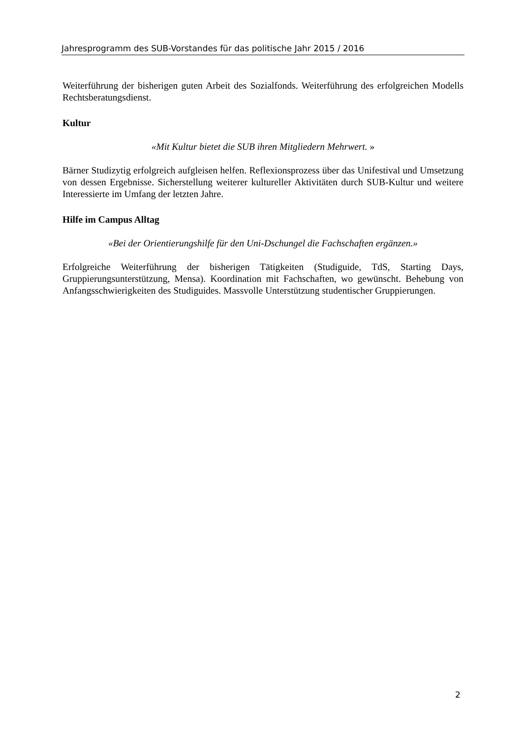Jahresprogramm des SUB-Vorstandes für das politische Jahr 2015 / 2016
Weiterführung der bisherigen guten Arbeit des Sozialfonds. Weiterführung des erfolgreichen Modells Rechtsberatungsdienst.
Kultur
«Mit Kultur bietet die SUB ihren Mitgliedern Mehrwert. »
Bärner Studizytig erfolgreich aufgleisen helfen. Reflexionsprozess über das Unifestival und Umsetzung von dessen Ergebnisse. Sicherstellung weiterer kultureller Aktivitäten durch SUB-Kultur und weitere Interessierte im Umfang der letzten Jahre.
Hilfe im Campus Alltag
«Bei der Orientierungshilfe für den Uni-Dschungel die Fachschaften ergänzen.»
Erfolgreiche Weiterführung der bisherigen Tätigkeiten (Studiguide, TdS, Starting Days, Gruppierungsunterstützung, Mensa). Koordination mit Fachschaften, wo gewünscht. Behebung von Anfangsschwierigkeiten des Studiguides. Massvolle Unterstützung studentischer Gruppierungen.
2